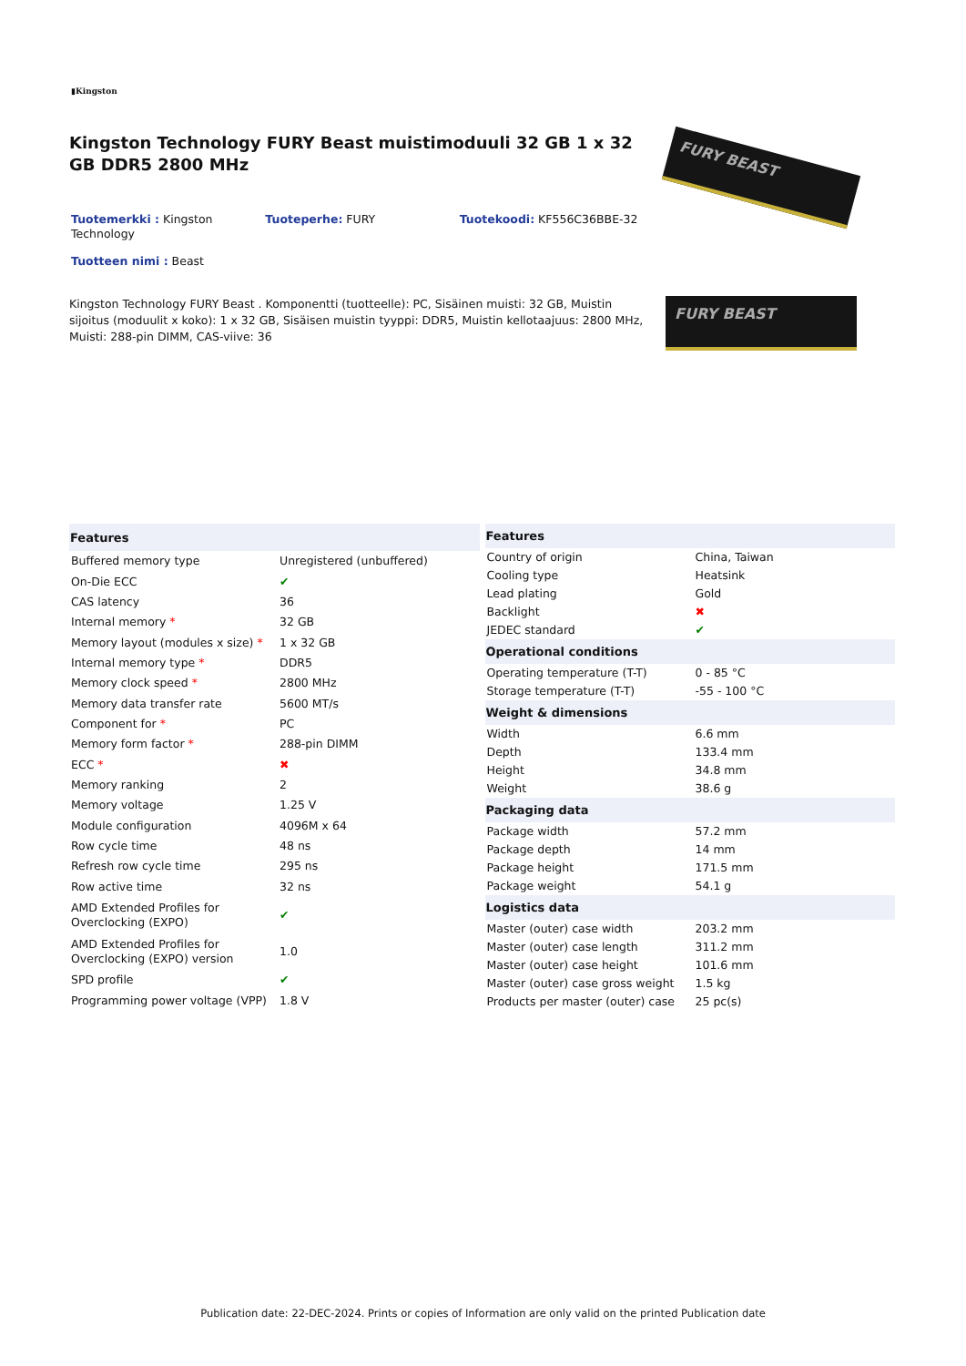▮Kingston
Kingston Technology FURY Beast muistimoduuli 32 GB 1 x 32 GB DDR5 2800 MHz
Tuotemerkki : Kingston Technology
Tuoteperhe: FURY Tuotekoodi: KF556C36BBE-32
Tuotteen nimi : Beast
Kingston Technology FURY Beast . Komponentti (tuotteelle): PC, Sisäinen muisti: 32 GB, Muistin sijoitus (moduulit x koko): 1 x 32 GB, Sisäisen muistin tyyppi: DDR5, Muistin kellotaajuus: 2800 MHz, Muisti: 288-pin DIMM, CAS-viive: 36
FURY BEAST
FURY BEAST
| Features | |
| --- | --- |
| Buffered memory type | Unregistered (unbuffered) |
| On-Die ECC | ✔ |
| CAS latency | 36 |
| Internal memory * | 32 GB |
| Memory layout (modules x size) * | 1 x 32 GB |
| Internal memory type * | DDR5 |
| Memory clock speed * | 2800 MHz |
| Memory data transfer rate | 5600 MT/s |
| Component for * | PC |
| Memory form factor * | 288-pin DIMM |
| ECC * | ✖ |
| Memory ranking | 2 |
| Memory voltage | 1.25 V |
| Module configuration | 4096M x 64 |
| Row cycle time | 48 ns |
| Refresh row cycle time | 295 ns |
| Row active time | 32 ns |
| AMD Extended Profiles for Overclocking (EXPO) | ✔ |
| AMD Extended Profiles for Overclocking (EXPO) version | 1.0 |
| SPD profile | ✔ |
| Programming power voltage (VPP) | 1.8 V |
| Features | |
| --- | --- |
| Country of origin | China, Taiwan |
| Cooling type | Heatsink |
| Lead plating | Gold |
| Backlight | ✖ |
| JEDEC standard | ✔ |
| Operational conditions | |
| Operating temperature (T-T) | 0 - 85 °C |
| Storage temperature (T-T) | -55 - 100 °C |
| Weight & dimensions | |
| Width | 6.6 mm |
| Depth | 133.4 mm |
| Height | 34.8 mm |
| Weight | 38.6 g |
| Packaging data | |
| Package width | 57.2 mm |
| Package depth | 14 mm |
| Package height | 171.5 mm |
| Package weight | 54.1 g |
| Logistics data | |
| Master (outer) case width | 203.2 mm |
| Master (outer) case length | 311.2 mm |
| Master (outer) case height | 101.6 mm |
| Master (outer) case gross weight | 1.5 kg |
| Products per master (outer) case | 25 pc(s) |
Publication date: 22-DEC-2024. Prints or copies of Information are only valid on the printed Publication date